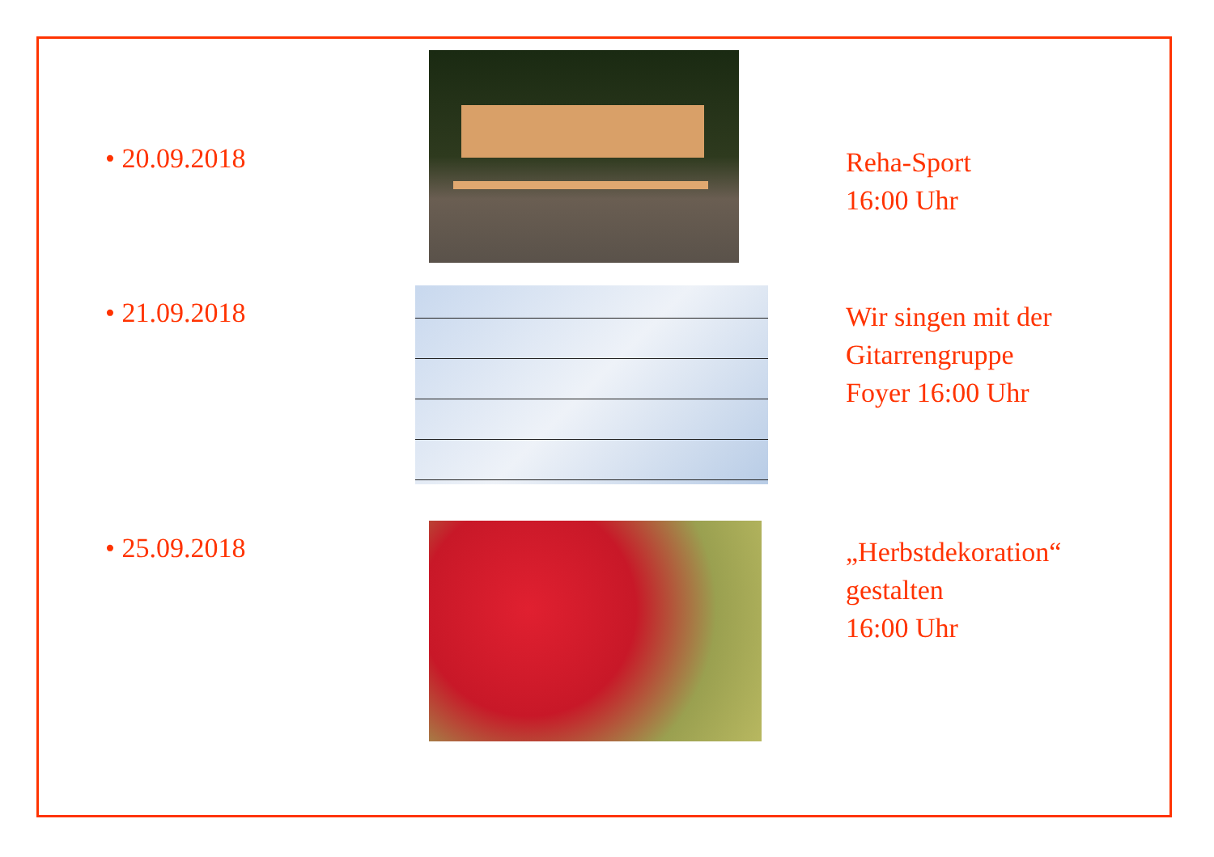• 20.09.2018
Reha-Sport
16:00 Uhr
• 21.09.2018
Wir singen mit der
Gitarrengruppe
Foyer 16:00 Uhr
• 25.09.2018
„Herbstdekoration“
gestalten
16:00 Uhr